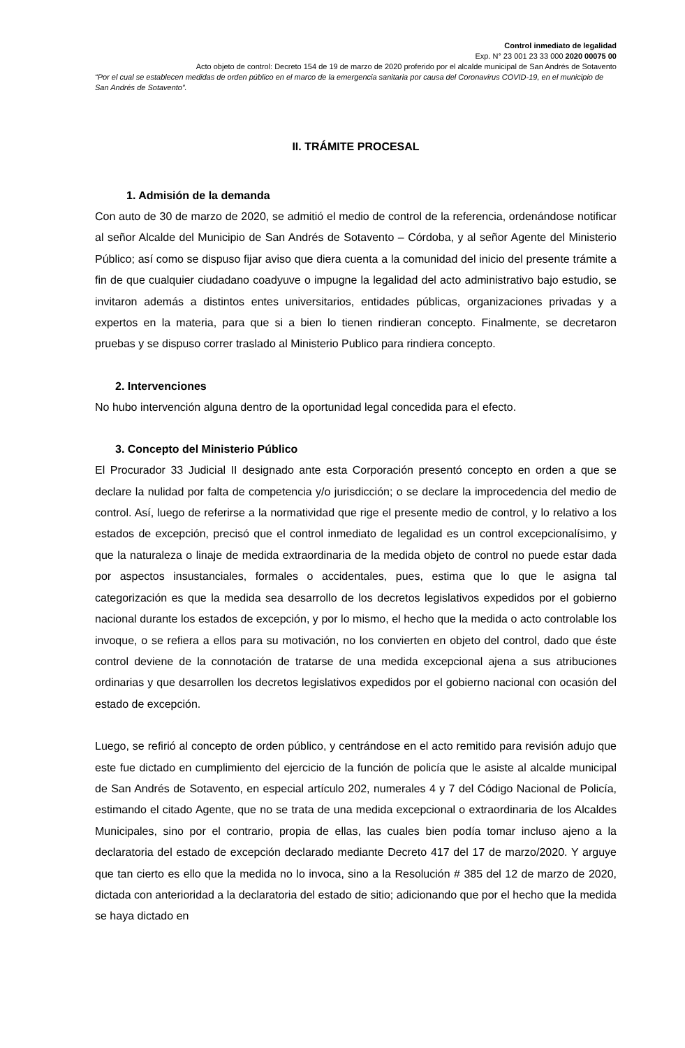Control inmediato de legalidad
Exp. N° 23 001 23 33 000 2020 00075 00
Acto objeto de control: Decreto 154 de 19 de marzo de 2020 proferido por el alcalde municipal de San Andrés de Sotavento
“Por el cual se establecen medidas de orden público en el marco de la emergencia sanitaria por causa del Coronavirus COVID-19, en el municipio de San Andrés de Sotavento”.
II. TRÁMITE PROCESAL
1. Admisión de la demanda
Con auto de 30 de marzo de 2020, se admitió el medio de control de la referencia, ordenándose notificar al señor Alcalde del Municipio de San Andrés de Sotavento – Córdoba, y al señor Agente del Ministerio Público; así como se dispuso fijar aviso que diera cuenta a la comunidad del inicio del presente trámite a fin de que cualquier ciudadano coadyuve o impugne la legalidad del acto administrativo bajo estudio, se invitaron además a distintos entes universitarios, entidades públicas, organizaciones privadas y a expertos en la materia, para que si a bien lo tienen rindieran concepto. Finalmente, se decretaron pruebas y se dispuso correr traslado al Ministerio Publico para rindiera concepto.
2. Intervenciones
No hubo intervención alguna dentro de la oportunidad legal concedida para el efecto.
3. Concepto del Ministerio Público
El Procurador 33 Judicial II designado ante esta Corporación presentó concepto en orden a que se declare la nulidad por falta de competencia y/o jurisdicción; o se declare la improcedencia del medio de control. Así, luego de referirse a la normatividad que rige el presente medio de control, y lo relativo a los estados de excepción, precisó que el control inmediato de legalidad es un control excepcionalísimo, y que la naturaleza o linaje de medida extraordinaria de la medida objeto de control no puede estar dada por aspectos insustanciales, formales o accidentales, pues, estima que lo que le asigna tal categorización es que la medida sea desarrollo de los decretos legislativos expedidos por el gobierno nacional durante los estados de excepción, y por lo mismo, el hecho que la medida o acto controlable los invoque, o se refiera a ellos para su motivación, no los convierten en objeto del control, dado que éste control deviene de la connotación de tratarse de una medida excepcional ajena a sus atribuciones ordinarias y que desarrollen los decretos legislativos expedidos por el gobierno nacional con ocasión del estado de excepción.
Luego, se refirió al concepto de orden público, y centrándose en el acto remitido para revisión adujo que este fue dictado en cumplimiento del ejercicio de la función de policía que le asiste al alcalde municipal de San Andrés de Sotavento, en especial artículo 202, numerales 4 y 7 del Código Nacional de Policía, estimando el citado Agente, que no se trata de una medida excepcional o extraordinaria de los Alcaldes Municipales, sino por el contrario, propia de ellas, las cuales bien podía tomar incluso ajeno a la declaratoria del estado de excepción declarado mediante Decreto 417 del 17 de marzo/2020. Y arguye que tan cierto es ello que la medida no lo invoca, sino a la Resolución # 385 del 12 de marzo de 2020, dictada con anterioridad a la declaratoria del estado de sitio; adicionando que por el hecho que la medida se haya dictado en